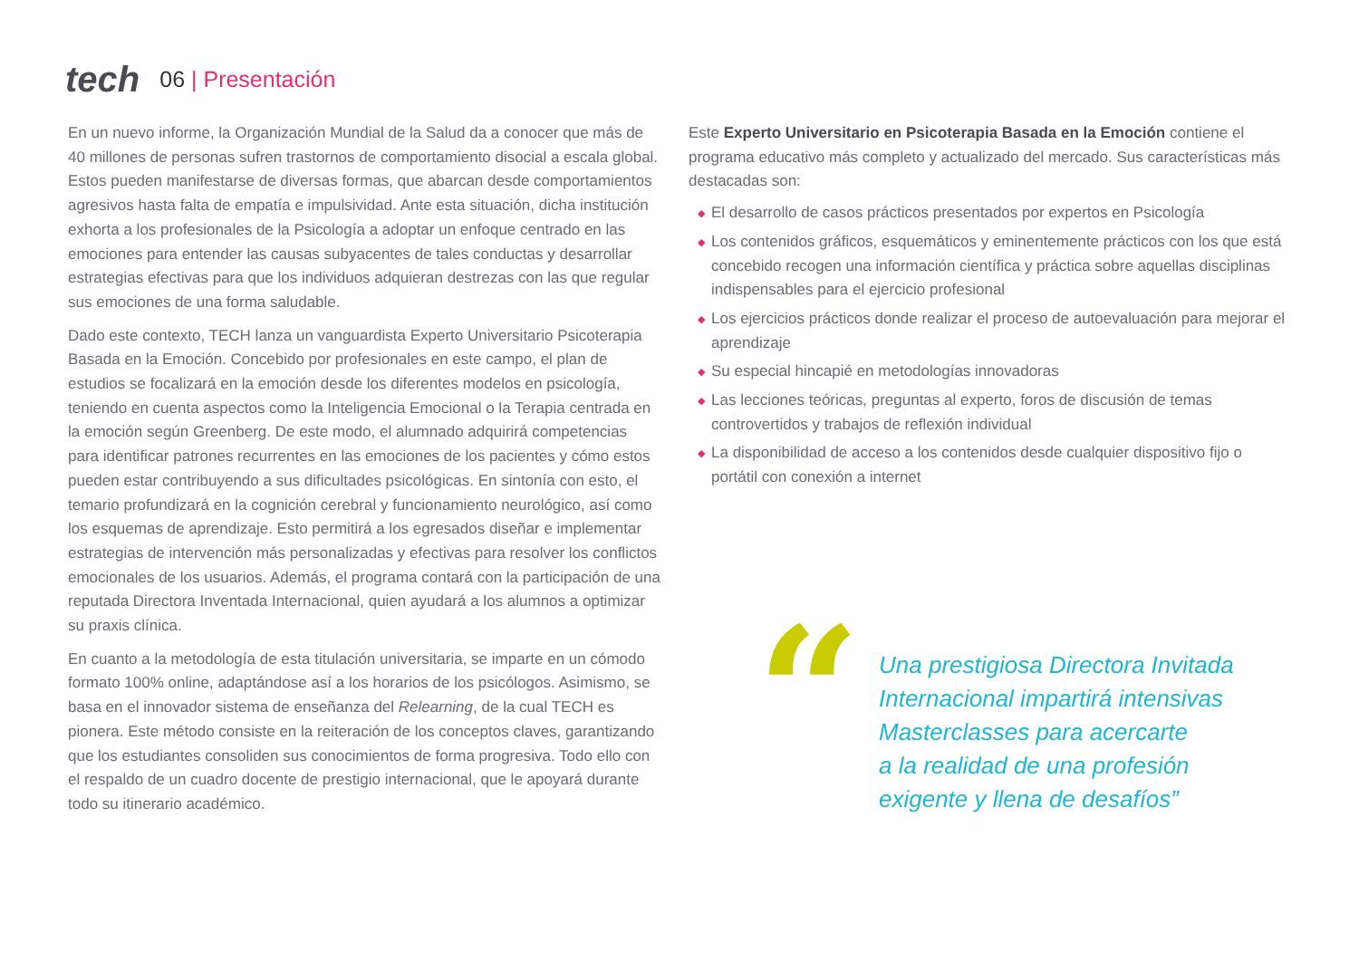tech
06 | Presentación
En un nuevo informe, la Organización Mundial de la Salud da a conocer que más de 40 millones de personas sufren trastornos de comportamiento disocial a escala global. Estos pueden manifestarse de diversas formas, que abarcan desde comportamientos agresivos hasta falta de empatía e impulsividad. Ante esta situación, dicha institución exhorta a los profesionales de la Psicología a adoptar un enfoque centrado en las emociones para entender las causas subyacentes de tales conductas y desarrollar estrategias efectivas para que los individuos adquieran destrezas con las que regular sus emociones de una forma saludable.
Dado este contexto, TECH lanza un vanguardista Experto Universitario Psicoterapia Basada en la Emoción. Concebido por profesionales en este campo, el plan de estudios se focalizará en la emoción desde los diferentes modelos en psicología, teniendo en cuenta aspectos como la Inteligencia Emocional o la Terapia centrada en la emoción según Greenberg. De este modo, el alumnado adquirirá competencias para identificar patrones recurrentes en las emociones de los pacientes y cómo estos pueden estar contribuyendo a sus dificultades psicológicas. En sintonía con esto, el temario profundizará en la cognición cerebral y funcionamiento neurológico, así como los esquemas de aprendizaje. Esto permitirá a los egresados diseñar e implementar estrategias de intervención más personalizadas y efectivas para resolver los conflictos emocionales de los usuarios. Además, el programa contará con la participación de una reputada Directora Inventada Internacional, quien ayudará a los alumnos a optimizar su praxis clínica.
En cuanto a la metodología de esta titulación universitaria, se imparte en un cómodo formato 100% online, adaptándose así a los horarios de los psicólogos. Asimismo, se basa en el innovador sistema de enseñanza del Relearning, de la cual TECH es pionera. Este método consiste en la reiteración de los conceptos claves, garantizando que los estudiantes consoliden sus conocimientos de forma progresiva. Todo ello con el respaldo de un cuadro docente de prestigio internacional, que le apoyará durante todo su itinerario académico.
Este Experto Universitario en Psicoterapia Basada en la Emoción contiene el programa educativo más completo y actualizado del mercado. Sus características más destacadas son:
◆ El desarrollo de casos prácticos presentados por expertos en Psicología
◆ Los contenidos gráficos, esquemáticos y eminentemente prácticos con los que está concebido recogen una información científica y práctica sobre aquellas disciplinas indispensables para el ejercicio profesional
◆ Los ejercicios prácticos donde realizar el proceso de autoevaluación para mejorar el aprendizaje
◆ Su especial hincapié en metodologías innovadoras
◆ Las lecciones teóricas, preguntas al experto, foros de discusión de temas controvertidos y trabajos de reflexión individual
◆ La disponibilidad de acceso a los contenidos desde cualquier dispositivo fijo o portátil con conexión a internet
“
Una prestigiosa Directora Invitada
Internacional impartirá intensivas
Masterclasses para acercarte
a la realidad de una profesión
exigente y llena de desafíos”